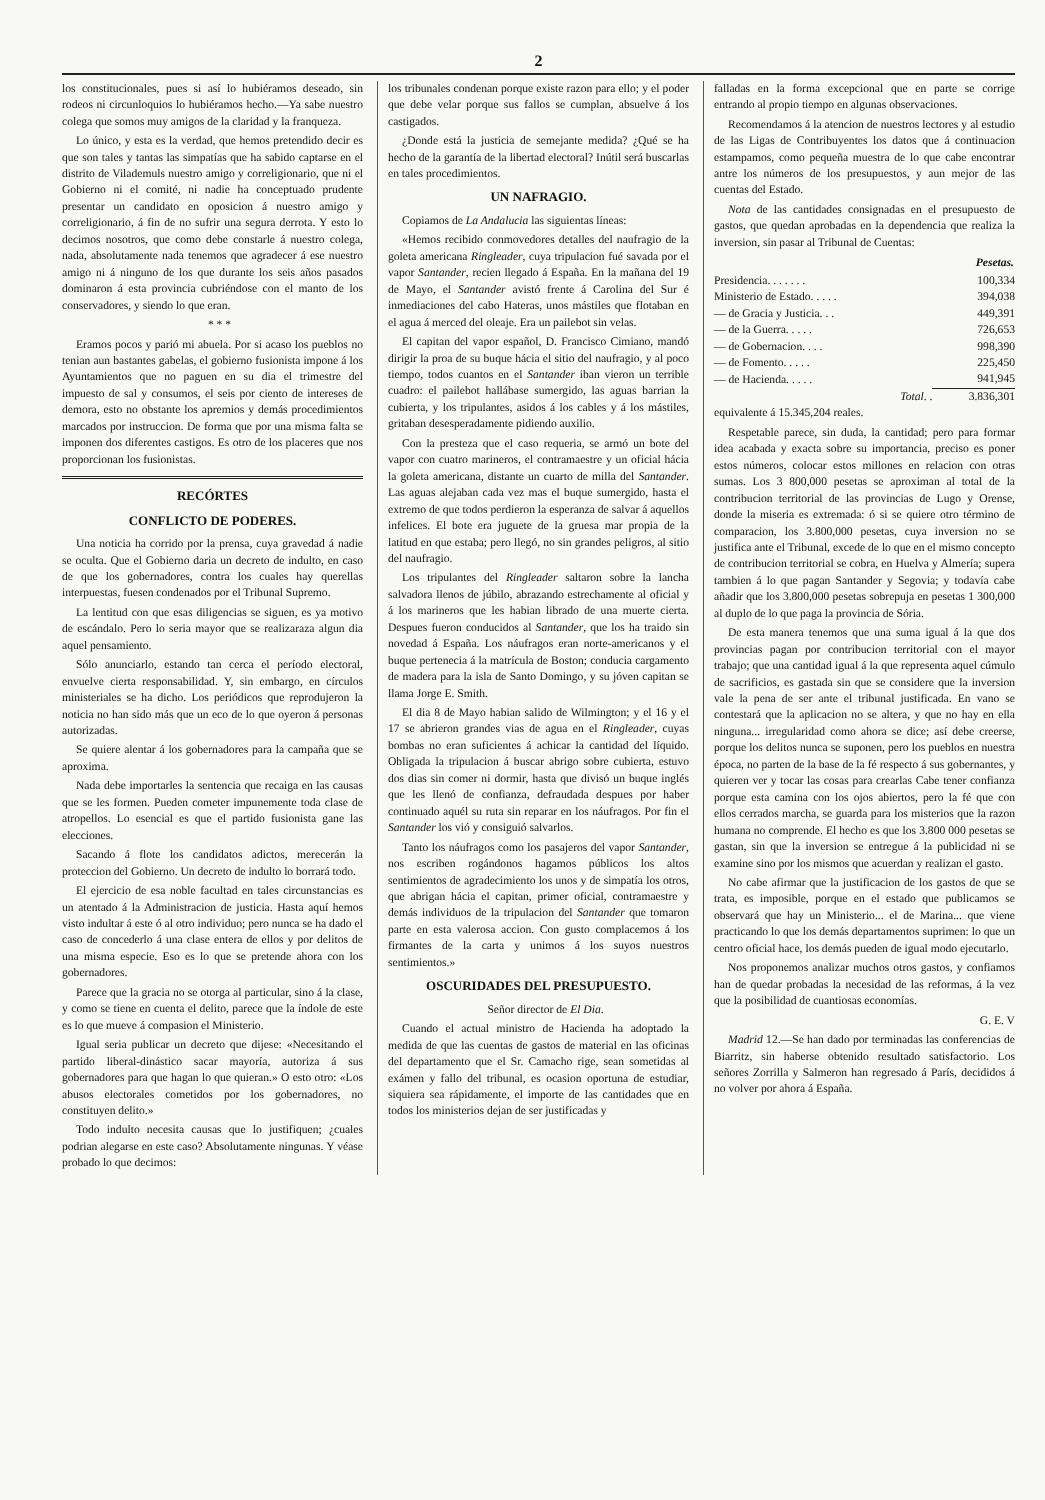2
los constitucionales, pues si así lo hubiéramos deseado, sin rodeos ni circunloquios lo hubiéramos hecho.—Ya sabe nuestro colega que somos muy amigos de la claridad y la franqueza.
Lo único, y esta es la verdad, que hemos pretendido decir es que son tales y tantas las simpatías que ha sabido captarse en el distrito de Vilademuls nuestro amigo y correligionario, que ni el Gobierno ni el comité, ni nadie ha conceptuado prudente presentar un candidato en oposicion á nuestro amigo y correligionario, á fin de no sufrir una segura derrota. Y esto lo decimos nosotros, que como debe constarle á nuestro colega, nada, absolutamente nada tenemos que agradecer á ese nuestro amigo ni á ninguno de los que durante los seis años pasados dominaron á esta provincia cubriéndose con el manto de los conservadores, y siendo lo que eran.
* * *
Eramos pocos y parió mi abuela. Por si acaso los pueblos no tenian aun bastantes gabelas, el gobierno fusionista impone á los Ayuntamientos que no paguen en su dia el trimestre del impuesto de sal y consumos, el seis por ciento de intereses de demora, esto no obstante los apremios y demás procedimientos marcados por instruccion. De forma que por una misma falta se imponen dos diferentes castigos. Es otro de los placeres que nos proporcionan los fusionistas.
RECÓRTES
CONFLICTO DE PODERES.
Una noticia ha corrido por la prensa, cuya gravedad á nadie se oculta. Que el Gobierno daria un decreto de indulto, en caso de que los gobernadores, contra los cuales hay querellas interpuestas, fuesen condenados por el Tribunal Supremo.
La lentitud con que esas diligencias se siguen, es ya motivo de escándalo. Pero lo seria mayor que se realizaraza algun dia aquel pensamiento.
Sólo anunciarlo, estando tan cerca el período electoral, envuelve cierta responsabilidad. Y, sin embargo, en círculos ministeriales se ha dicho. Los periódicos que reprodujeron la noticia no han sido más que un eco de lo que oyeron á personas autorizadas.
Se quiere alentar á los gobernadores para la campaña que se aproxima.
Nada debe importarles la sentencia que recaiga en las causas que se les formen. Pueden cometer impunemente toda clase de atropellos. Lo esencial es que el partido fusionista gane las elecciones.
Sacando á flote los candidatos adictos, merecerán la proteccion del Gobierno. Un decreto de indulto lo borrará todo.
El ejercicio de esa noble facultad en tales circunstancias es un atentado á la Administracion de justicia. Hasta aquí hemos visto indultar á este ó al otro individuo; pero nunca se ha dado el caso de concederlo á una clase entera de ellos y por delitos de una misma especie. Eso es lo que se pretende ahora con los gobernadores.
Parece que la gracia no se otorga al particular, sino á la clase, y como se tiene en cuenta el delito, parece que la índole de este es lo que mueve á compasion el Ministerio.
Igual seria publicar un decreto que dijese: «Necesitando el partido liberal-dinástico sacar mayoría, autoriza á sus gobernadores para que hagan lo que quieran.» O esto otro: «Los abusos electorales cometidos por los gobernadores, no constituyen delito.»
Todo indulto necesita causas que lo justifiquen; ¿cuales podrian alegarse en este caso? Absolutamente ningunas. Y véase probado lo que decimos:
los tribunales condenan porque existe razon para ello; y el poder que debe velar porque sus fallos se cumplan, absuelve á los castigados.
¿Donde está la justicia de semejante medida? ¿Qué se ha hecho de la garantía de la libertad electoral? Inútil será buscarlas en tales procedimientos.
UN NAFRAGIO.
Copiamos de La Andalucia las siguientas líneas:
«Hemos recibido conmovedores detalles del naufragio de la goleta americana Ringleader, cuya tripulacion fué savada por el vapor Santander, recien llegado á España. En la mañana del 19 de Mayo, el Santander avistó frente á Carolina del Sur é inmediaciones del cabo Hateras, unos mástiles que flotaban en el agua á merced del oleaje. Era un pailebot sin velas.
El capitan del vapor español, D. Francisco Cimiano, mandó dirigir la proa de su buque hácia el sitio del naufragio, y al poco tiempo, todos cuantos en el Santander iban vieron un terrible cuadro: el pailebot hallábase sumergido, las aguas barrian la cubierta, y los tripulantes, asidos á los cables y á los mástiles, gritaban desesperadamente pidiendo auxilio.
Con la presteza que el caso requeria, se armó un bote del vapor con cuatro marineros, el contramaestre y un oficial hácia la goleta americana, distante un cuarto de milla del Santander. Las aguas alejaban cada vez mas el buque sumergido, hasta el extremo de que todos perdieron la esperanza de salvar á aquellos infelices. El bote era juguete de la gruesa mar propia de la latitud en que estaba; pero llegó, no sin grandes peligros, al sitio del naufragio.
Los tripulantes del Ringleader saltaron sobre la lancha salvadora llenos de júbilo, abrazando estrechamente al oficial y á los marineros que les habian librado de una muerte cierta. Despues fueron conducidos al Santander, que los ha traido sin novedad á España. Los náufragos eran norte-americanos y el buque pertenecia á la matrícula de Boston; conducia cargamento de madera para la isla de Santo Domingo, y su jóven capitan se llama Jorge E. Smith.
El dia 8 de Mayo habian salido de Wilmington; y el 16 y el 17 se abrieron grandes vias de agua en el Ringleader, cuyas bombas no eran suficientes á achicar la cantidad del líquido. Obligada la tripulacion á buscar abrigo sobre cubierta, estuvo dos dias sin comer ni dormir, hasta que divisó un buque inglés que les llenó de confianza, defraudada despues por haber continuado aquél su ruta sin reparar en los náufragos. Por fin el Santander los vió y consiguió salvarlos.
Tanto los náufragos como los pasajeros del vapor Santander, nos escriben rogándonos hagamos públicos los altos sentimientos de agradecimiento los unos y de simpatía los otros, que abrigan hácia el capitan, primer oficial, contramaestre y demás individuos de la tripulacion del Santander que tomaron parte en esta valerosa accion. Con gusto complacemos á los firmantes de la carta y unimos á los suyos nuestros sentimientos.»
OSCURIDADES DEL PRESUPUESTO.
Señor director de El Dia.
Cuando el actual ministro de Hacienda ha adoptado la medida de que las cuentas de gastos de material en las oficinas del departamento que el Sr. Camacho rige, sean sometidas al exámen y fallo del tribunal, es ocasion oportuna de estudiar, siquiera sea rápidamente, el importe de las cantidades que en todos los ministerios dejan de ser justificadas y
falladas en la forma excepcional que en parte se corrige entrando al propio tiempo en algunas observaciones.
Recomendamos á la atencion de nuestros lectores y al estudio de las Ligas de Contribuyentes los datos que á continuacion estampamos, como pequeña muestra de lo que cabe encontrar antre los números de los presupuestos, y aun mejor de las cuentas del Estado.
Nota de las cantidades consignadas en el presupuesto de gastos, que quedan aprobadas en la dependencia que realiza la inversion, sin pasar al Tribunal de Cuentas:
| | Pesetas. |
| --- | --- |
| Presidencia. . . . . . . | 100,334 |
| Ministerio de Estado. . . . . | 394,038 |
| — de Gracia y Justicia. . . | 449,391 |
| — de la Guerra. . . . . | 726,653 |
| — de Gobernacion. . . . | 998,390 |
| — de Fomento. . . . . | 225,450 |
| — de Hacienda. . . . . | 941,945 |
| Total . . | 3.836,301 |
equivalente á 15.345,204 reales.
Respetable parece, sin duda, la cantidad; pero para formar idea acabada y exacta sobre su importancia, preciso es poner estos números, colocar estos millones en relacion con otras sumas. Los 3 800,000 pesetas se aproximan al total de la contribucion territorial de las provincias de Lugo y Orense, donde la miseria es extremada: ó si se quiere otro término de comparacion, los 3.800,000 pesetas, cuya inversion no se justifica ante el Tribunal, excede de lo que en el mismo concepto de contribucion territorial se cobra, en Huelva y Almería; supera tambien á lo que pagan Santander y Segovia; y todavía cabe añadir que los 3.800,000 pesetas sobrepuja en pesetas 1 300,000 al duplo de lo que paga la provincia de Sória.
De esta manera tenemos que una suma igual á la que dos provincias pagan por contribucion territorial con el mayor trabajo; que una cantidad igual á la que representa aquel cúmulo de sacrificios, es gastada sin que se considere que la inversion vale la pena de ser ante el tribunal justificada. En vano se contestará que la aplicacion no se altera, y que no hay en ella ninguna... irregularidad como ahora se dice; así debe creerse, porque los delitos nunca se suponen, pero los pueblos en nuestra época, no parten de la base de la fé respecto á sus gobernantes, y quieren ver y tocar las cosas para crearlas Cabe tener confianza porque esta camina con los ojos abiertos, pero la fé que con ellos cerrados marcha, se guarda para los misterios que la razon humana no comprende. El hecho es que los 3.800 000 pesetas se gastan, sin que la inversion se entregue á la publicidad ni se examine sino por los mismos que acuerdan y realizan el gasto.
No cabe afirmar que la justificacion de los gastos de que se trata, es imposible, porque en el estado que publicamos se observará que hay un Ministerio... el de Marina... que viene practicando lo que los demás departamentos suprimen: lo que un centro oficial hace, los demás pueden de igual modo ejecutarlo.
Nos proponemos analizar muchos otros gastos, y confiamos han de quedar probadas la necesidad de las reformas, á la vez que la posibilidad de cuantiosas economías.
G. E. V
Madrid 12.—Se han dado por terminadas las conferencias de Biarritz, sin haberse obtenido resultado satisfactorio. Los señores Zorrilla y Salmeron han regresado á París, decididos á no volver por ahora á España.